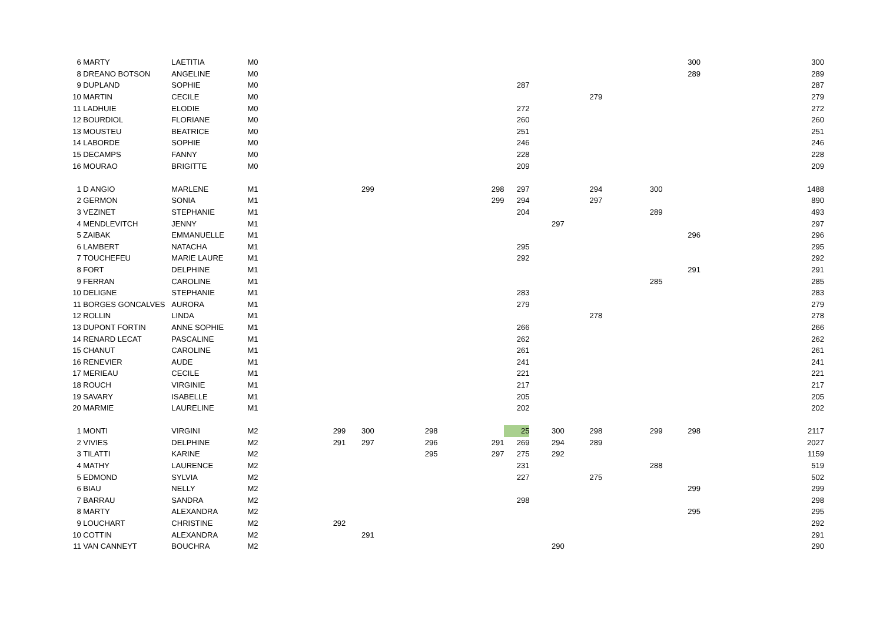| 6 | MARTY | LAETITIA | M0 | | | | | | | | | | 300 | 300 |
| 8 | DREANO BOTSON | ANGELINE | M0 | | | | | | | | | | 289 | 289 |
| 9 | DUPLAND | SOPHIE | M0 | | | | | | 287 | | | | | 287 |
| 10 | MARTIN | CECILE | M0 | | | | | | | | 279 | | | 279 |
| 11 | LADHUIE | ELODIE | M0 | | | | | | 272 | | | | | 272 |
| 12 | BOURDIOL | FLORIANE | M0 | | | | | | 260 | | | | | 260 |
| 13 | MOUSTEU | BEATRICE | M0 | | | | | | 251 | | | | | 251 |
| 14 | LABORDE | SOPHIE | M0 | | | | | | 246 | | | | | 246 |
| 15 | DECAMPS | FANNY | M0 | | | | | | 228 | | | | | 228 |
| 16 | MOURAO | BRIGITTE | M0 | | | | | | 209 | | | | | 209 |
| 1 | D ANGIO | MARLENE | M1 | | 299 | | | 298 | 297 | | 294 | 300 | | 1488 |
| 2 | GERMON | SONIA | M1 | | | | | 299 | 294 | | 297 | | | 890 |
| 3 | VEZINET | STEPHANIE | M1 | | | | | | 204 | | | 289 | | 493 |
| 4 | MENDLEVITCH | JENNY | M1 | | | | | | | 297 | | | | 297 |
| 5 | ZAIBAK | EMMANUELLE | M1 | | | | | | | | | | 296 | 296 |
| 6 | LAMBERT | NATACHA | M1 | | | | | | 295 | | | | | 295 |
| 7 | TOUCHEFEU | MARIE LAURE | M1 | | | | | | 292 | | | | | 292 |
| 8 | FORT | DELPHINE | M1 | | | | | | | | | | 291 | 291 |
| 9 | FERRAN | CAROLINE | M1 | | | | | | | | | 285 | | 285 |
| 10 | DELIGNE | STEPHANIE | M1 | | | | | | 283 | | | | | 283 |
| 11 | BORGES GONCALVES | AURORA | M1 | | | | | | 279 | | | | | 279 |
| 12 | ROLLIN | LINDA | M1 | | | | | | | | 278 | | | 278 |
| 13 | DUPONT FORTIN | ANNE SOPHIE | M1 | | | | | | 266 | | | | | 266 |
| 14 | RENARD LECAT | PASCALINE | M1 | | | | | | 262 | | | | | 262 |
| 15 | CHANUT | CAROLINE | M1 | | | | | | 261 | | | | | 261 |
| 16 | RENEVIER | AUDE | M1 | | | | | | 241 | | | | | 241 |
| 17 | MERIEAU | CECILE | M1 | | | | | | 221 | | | | | 221 |
| 18 | ROUCH | VIRGINIE | M1 | | | | | | 217 | | | | | 217 |
| 19 | SAVARY | ISABELLE | M1 | | | | | | 205 | | | | | 205 |
| 20 | MARMIE | LAURELINE | M1 | | | | | | 202 | | | | | 202 |
| 1 | MONTI | VIRGINI | M2 | 299 | 300 | 298 | | | 25 | 300 | 298 | 299 | 298 | 2117 |
| 2 | VIVIES | DELPHINE | M2 | 291 | 297 | 296 | | 291 | 269 | 294 | 289 | | | 2027 |
| 3 | TILATTI | KARINE | M2 | | | 295 | | 297 | 275 | 292 | | | | 1159 |
| 4 | MATHY | LAURENCE | M2 | | | | | | 231 | | | 288 | | 519 |
| 5 | EDMOND | SYLVIA | M2 | | | | | | 227 | | 275 | | | 502 |
| 6 | BIAU | NELLY | M2 | | | | | | | | | | 299 | 299 |
| 7 | BARRAU | SANDRA | M2 | | | | | | 298 | | | | | 298 |
| 8 | MARTY | ALEXANDRA | M2 | | | | | | | | | | 295 | 295 |
| 9 | LOUCHART | CHRISTINE | M2 | 292 | | | | | | | | | | 292 |
| 10 | COTTIN | ALEXANDRA | M2 | | 291 | | | | | | | | | 291 |
| 11 | VAN CANNEYT | BOUCHRA | M2 | | | | | | | 290 | | | | 290 |